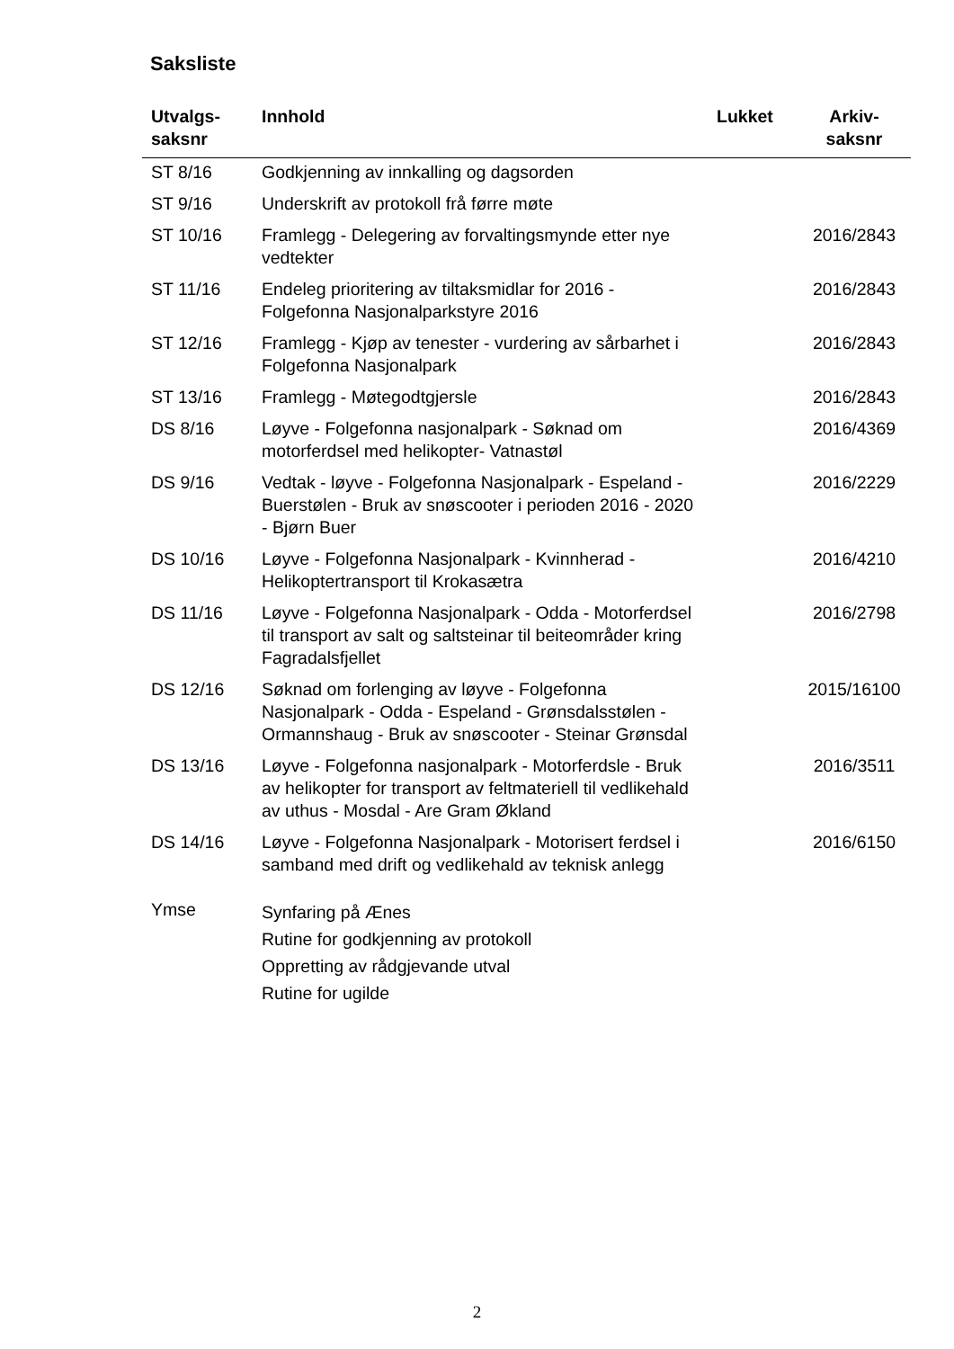Saksliste
| Utvalgs- saksnr | Innhold | Lukket | Arkiv- saksnr |
| --- | --- | --- | --- |
| ST 8/16 | Godkjenning av innkalling og dagsorden | | |
| ST 9/16 | Underskrift av protokoll frå førre møte | | |
| ST 10/16 | Framlegg - Delegering av forvaltingsmynde etter nye vedtekter | | 2016/2843 |
| ST 11/16 | Endeleg prioritering av tiltaksmidlar for 2016 - Folgefonna Nasjonalparkstyre 2016 | | 2016/2843 |
| ST 12/16 | Framlegg - Kjøp av tenester - vurdering av sårbarhet i Folgefonna Nasjonalpark | | 2016/2843 |
| ST 13/16 | Framlegg - Møtegodtgjersle | | 2016/2843 |
| DS 8/16 | Løyve - Folgefonna nasjonalpark - Søknad om motorferdsel med helikopter- Vatnastøl | | 2016/4369 |
| DS 9/16 | Vedtak - løyve - Folgefonna Nasjonalpark - Espeland - Buerstølen - Bruk av snøscooter i perioden 2016 - 2020 - Bjørn Buer | | 2016/2229 |
| DS 10/16 | Løyve - Folgefonna Nasjonalpark - Kvinnherad - Helikoptertransport til Krokasætra | | 2016/4210 |
| DS 11/16 | Løyve - Folgefonna Nasjonalpark - Odda - Motorferdsel til transport av salt og saltsteinar til beiteområder kring Fagradalsfjellet | | 2016/2798 |
| DS 12/16 | Søknad om forlenging av løyve - Folgefonna Nasjonalpark - Odda - Espeland - Grønsdalsstølen - Ormannshaug - Bruk av snøscooter - Steinar Grønsdal | | 2015/16100 |
| DS 13/16 | Løyve - Folgefonna nasjonalpark - Motorferdsle - Bruk av helikopter for transport av feltmateriell til vedlikehald av uthus - Mosdal - Are Gram Økland | | 2016/3511 |
| DS 14/16 | Løyve - Folgefonna Nasjonalpark - Motorisert ferdsel i samband med drift og vedlikehald av teknisk anlegg | | 2016/6150 |
| Ymse | Synfaring på Ænes Rutine for godkjenning av protokoll Oppretting av rådgjevande utval Rutine for ugilde | | |
2